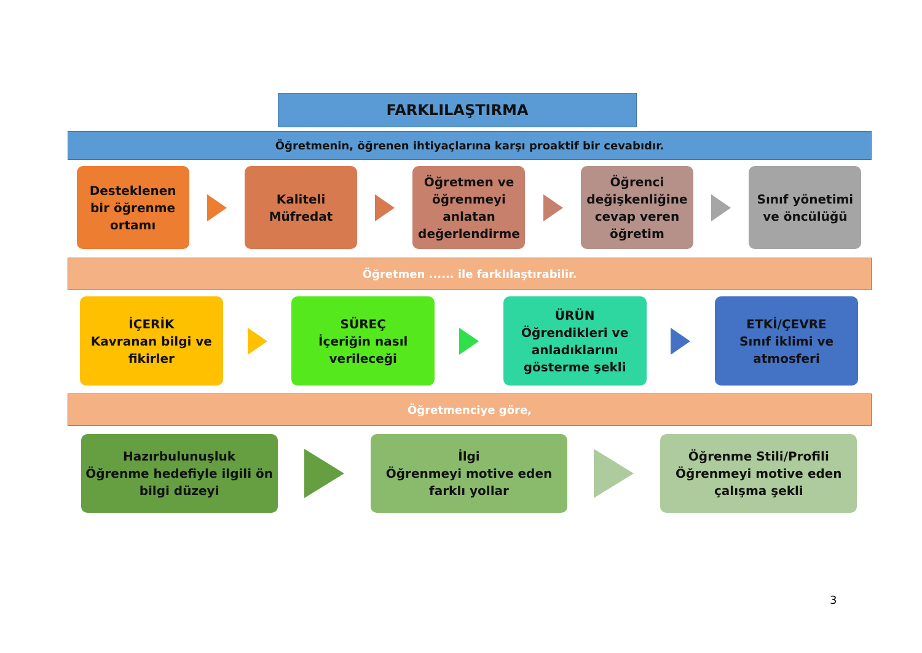FARKLILAŞTIRMA
Öğretmenin, öğrenen ihtiyaçlarına karşı proaktif bir cevabıdır.
Desteklenen
bir öğrenme
ortamı
Kaliteli
Müfredat
Öğretmen ve
öğrenmeyi
anlatan
değerlendirme
Öğrenci
değişkenliğine
cevap veren
öğretim
Sınıf yönetimi
ve öncülüğü
Öğretmen ...... ile farklılaştırabilir.
İÇERİK
Kavranan bilgi ve
fikirler
SÜREÇ
İçeriğin nasıl
verileceği
ÜRÜN
Öğrendikleri ve
anladıklarını
gösterme şekli
ETKİ/ÇEVRE
Sınıf iklimi ve
atmosferi
Öğretmenciye göre,
Hazırbulunuşluk
Öğrenme hedefiyle ilgili ön
bilgi düzeyi
İlgi
Öğrenmeyi motive eden
farklı yollar
Öğrenme Stili/Profili
Öğrenmeyi motive eden
çalışma şekli
3